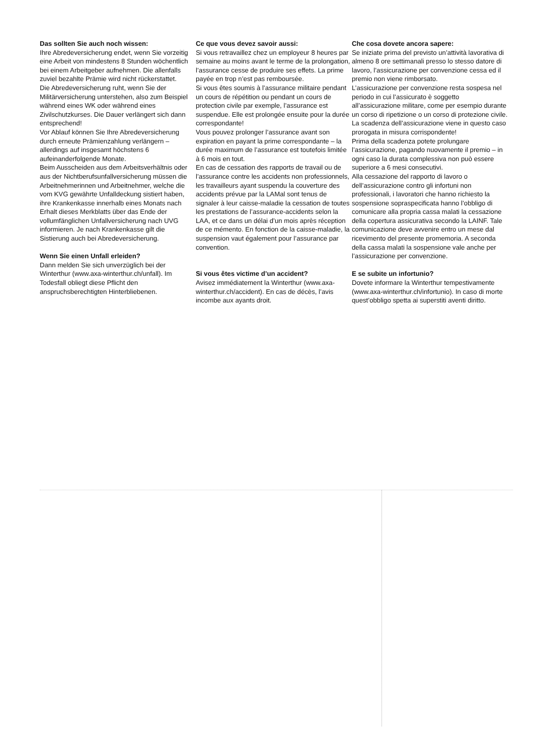Das sollten Sie auch noch wissen:
Ihre Abredeversicherung endet, wenn Sie vorzeitig eine Arbeit von mindestens 8 Stunden wöchentlich bei einem Arbeitgeber aufnehmen. Die allenfalls zuviel bezahlte Prämie wird nicht rückerstattet.
Die Abredeversicherung ruht, wenn Sie der Militärversicherung unterstehen, also zum Beispiel während eines WK oder während eines Zivilschutzkurses. Die Dauer verlängert sich dann entsprechend!
Vor Ablauf können Sie Ihre Abredeversicherung durch erneute Prämienzahlung verlängern – allerdings auf insgesamt höchstens 6 aufeinanderfolgende Monate.
Beim Ausscheiden aus dem Arbeitsverhältnis oder aus der Nichtberufsunfallversicherung müssen die Arbeitnehmerinnen und Arbeitnehmer, welche die vom KVG gewährte Unfalldeckung sistiert haben, ihre Krankenkasse innerhalb eines Monats nach Erhalt dieses Merkblatts über das Ende der vollumfänglichen Unfallversicherung nach UVG informieren. Je nach Krankenkasse gilt die Sistierung auch bei Abredeversicherung.
Wenn Sie einen Unfall erleiden?
Dann melden Sie sich unverzüglich bei der Winterthur (www.axa-winterthur.ch/unfall). Im Todesfall obliegt diese Pflicht den anspruchsberechtigten Hinterbliebenen.
Ce que vous devez savoir aussi:
Si vous retravaillez chez un employeur 8 heures par semaine au moins avant le terme de la prolongation, l’assurance cesse de produire ses effets. La prime payée en trop n’est pas remboursée.
Si vous êtes soumis à l’assurance militaire pendant un cours de répétition ou pendant un cours de protection civile par exemple, l’assurance est suspendue. Elle est prolongée ensuite pour la durée correspondante!
Vous pouvez prolonger l’assurance avant son expiration en payant la prime correspondante – la durée maximum de l’assurance est toutefois limitée à 6 mois en tout.
En cas de cessation des rapports de travail ou de l’assurance contre les accidents non professionnels, les travailleurs ayant suspendu la couverture des accidents prévue par la LAMal sont tenus de signaler à leur caisse-maladie la cessation de toutes les prestations de l’assurance-accidents selon la LAA, et ce dans un délai d’un mois après réception de ce mémento. En fonction de la caisse-maladie, la suspension vaut également pour l’assurance par convention.
Si vous êtes victime d’un accident?
Avisez immédiatement la Winterthur (www.axa-winterthur.ch/accident). En cas de décès, l’avis incombe aux ayants droit.
Che cosa dovete ancora sapere:
Se iniziate prima del previsto un’attività lavorativa di almeno 8 ore settimanali presso lo stesso datore di lavoro, l’assicurazione per convenzione cessa ed il premio non viene rimborsato.
L’assicurazione per convenzione resta sospesa nel periodo in cui l’assicurato è soggetto all’assicurazione militare, come per esempio durante un corso di ripetizione o un corso di protezione civile. La scadenza dell’assicurazione viene in questo caso prorogata in misura corrispondente!
Prima della scadenza potete prolungare l’assicurazione, pagando nuovamente il premio – in ogni caso la durata complessiva non può essere superiore a 6 mesi consecutivi.
Alla cessazione del rapporto di lavoro o dell’assicurazione contro gli infortuni non professionali, i lavoratori che hanno richiesto la sospensione sopraspecificata hanno l’obbligo di comunicare alla propria cassa malati la cessazione della copertura assicurativa secondo la LAINF. Tale comunicazione deve avvenire entro un mese dal ricevimento del presente promemoria. A seconda della cassa malati la sospensione vale anche per l’assicurazione per convenzione.
E se subite un infortunio?
Dovete informare la Winterthur tempestivamente (www.axa-winterthur.ch/infortunio). In caso di morte quest’obbligo spetta ai superstiti aventi diritto.